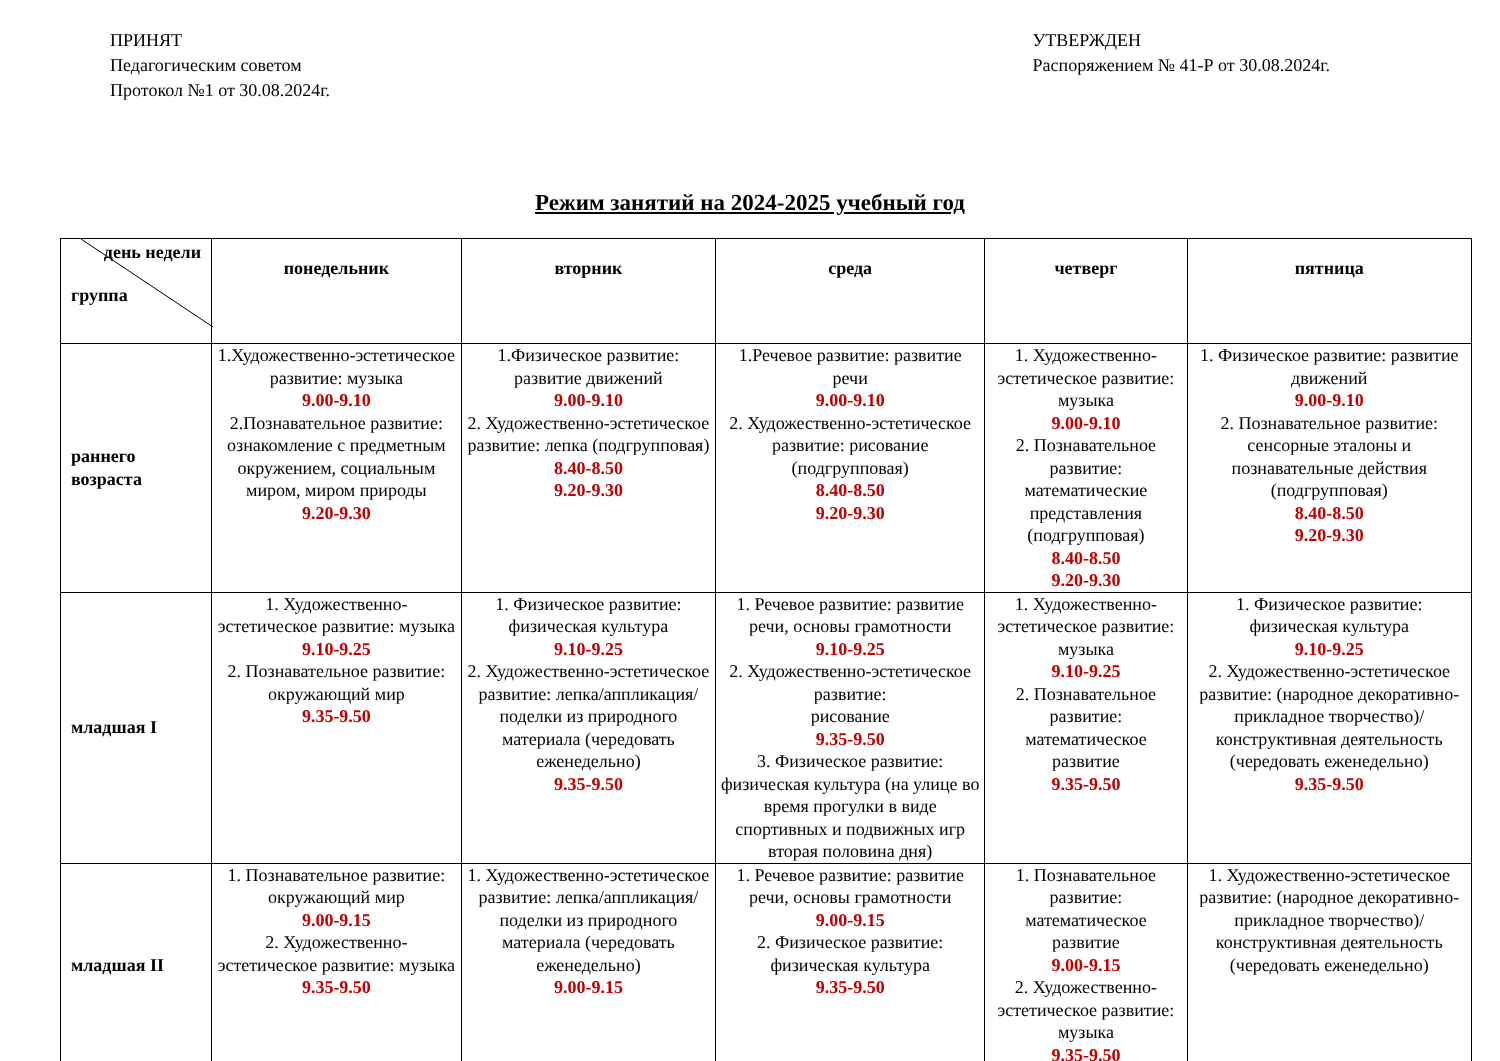ПРИНЯТ
Педагогическим советом
Протокол №1 от 30.08.2024г.
УТВЕРЖДЕН
Распоряжением № 41-Р от 30.08.2024г.
Режим занятий на 2024-2025 учебный год
| день недели группа | понедельник | вторник | среда | четверг | пятница |
| --- | --- | --- | --- | --- | --- |
| раннего возраста | 1.Художественно-эстетическое развитие: музыка 9.00-9.10 2.Познавательное развитие: ознакомление с предметным окружением, социальным миром, миром природы 9.20-9.30 | 1.Физическое развитие: развитие движений 9.00-9.10 2. Художественно-эстетическое развитие: лепка (подгрупповая) 8.40-8.50 9.20-9.30 | 1.Речевое развитие: развитие речи 9.00-9.10 2. Художественно-эстетическое развитие: рисование (подгрупповая) 8.40-8.50 9.20-9.30 | 1. Художественно-эстетическое развитие: музыка 9.00-9.10 2. Познавательное развитие: математические представления (подгрупповая) 8.40-8.50 9.20-9.30 | 1. Физическое развитие: развитие движений 9.00-9.10 2. Познавательное развитие: сенсорные эталоны и познавательные действия (подгрупповая) 8.40-8.50 9.20-9.30 |
| младшая I | 1. Художественно-эстетическое развитие: музыка 9.10-9.25 2. Познавательное развитие: окружающий мир 9.35-9.50 | 1. Физическое развитие: физическая культура 9.10-9.25 2. Художественно-эстетическое развитие: лепка/аппликация/поделки из природного материала (чередовать еженедельно) 9.35-9.50 | 1. Речевое развитие: развитие речи, основы грамотности 9.10-9.25 2. Художественно-эстетическое развитие: рисование 9.35-9.50 3. Физическое развитие: физическая культура (на улице во время прогулки в виде спортивных и подвижных игр вторая половина дня) | 1. Художественно-эстетическое развитие: музыка 9.10-9.25 2. Познавательное развитие: математическое развитие 9.35-9.50 | 1. Физическое развитие: физическая культура 9.10-9.25 2. Художественно-эстетическое развитие: (народное декоративно-прикладное творчество)/ конструктивная деятельность (чередовать еженедельно) 9.35-9.50 |
| младшая II | 1. Познавательное развитие: окружающий мир 9.00-9.15 2. Художественно-эстетическое развитие: музыка 9.35-9.50 | 1. Художественно-эстетическое развитие: лепка/аппликация/поделки из природного материала (чередовать еженедельно) 9.00-9.15 | 1. Речевое развитие: развитие речи, основы грамотности 9.00-9.15 2. Физическое развитие: физическая культура 9.35-9.50 | 1. Познавательное развитие: математическое развитие 9.00-9.15 2. Художественно-эстетическое развитие: музыка 9.35-9.50 | 1. Художественно-эстетическое развитие: (народное декоративно-прикладное творчество)/ конструктивная деятельность (чередовать еженедельно) |